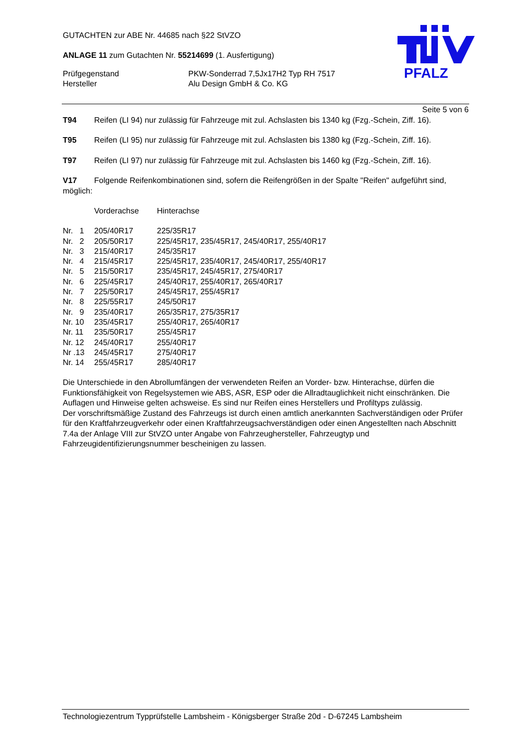GUTACHTEN zur ABE Nr. 44685 nach §22 StVZO
ANLAGE 11 zum Gutachten Nr. 55214699 (1. Ausfertigung)
| Prüfgegenstand | PKW-Sonderrad 7,5Jx17H2 Typ RH 7517 |
| Hersteller | Alu Design GmbH & Co. KG |
PFALZ
Seite 5 von 6
T94 Reifen (LI 94) nur zulässig für Fahrzeuge mit zul. Achslasten bis 1340 kg (Fzg.-Schein, Ziff. 16).
T95 Reifen (LI 95) nur zulässig für Fahrzeuge mit zul. Achslasten bis 1380 kg (Fzg.-Schein, Ziff. 16).
T97 Reifen (LI 97) nur zulässig für Fahrzeuge mit zul. Achslasten bis 1460 kg (Fzg.-Schein, Ziff. 16).
V17 Folgende Reifenkombinationen sind, sofern die Reifengrößen in der Spalte "Reifen" aufgeführt sind, möglich:
| | Vorderachse | Hinterachse |
| Nr. 1 | 205/40R17 | 225/35R17 |
| Nr. 2 | 205/50R17 | 225/45R17, 235/45R17, 245/40R17, 255/40R17 |
| Nr. 3 | 215/40R17 | 245/35R17 |
| Nr. 4 | 215/45R17 | 225/45R17, 235/40R17, 245/40R17, 255/40R17 |
| Nr. 5 | 215/50R17 | 235/45R17, 245/45R17, 275/40R17 |
| Nr. 6 | 225/45R17 | 245/40R17, 255/40R17, 265/40R17 |
| Nr. 7 | 225/50R17 | 245/45R17, 255/45R17 |
| Nr. 8 | 225/55R17 | 245/50R17 |
| Nr. 9 | 235/40R17 | 265/35R17, 275/35R17 |
| Nr. 10 | 235/45R17 | 255/40R17, 265/40R17 |
| Nr. 11 | 235/50R17 | 255/45R17 |
| Nr. 12 | 245/40R17 | 255/40R17 |
| Nr .13 | 245/45R17 | 275/40R17 |
| Nr. 14 | 255/45R17 | 285/40R17 |
Die Unterschiede in den Abrollumfängen der verwendeten Reifen an Vorder- bzw. Hinterachse, dürfen die Funktionsfähigkeit von Regelsystemen wie ABS, ASR, ESP oder die Allradtauglichkeit nicht einschränken. Die Auflagen und Hinweise gelten achsweise. Es sind nur Reifen eines Herstellers und Profiltyps zulässig.
Der vorschriftsmäßige Zustand des Fahrzeugs ist durch einen amtlich anerkannten Sachverständigen oder Prüfer für den Kraftfahrzeugverkehr oder einen Kraftfahrzeugsachverständigen oder einen Angestellten nach Abschnitt 7.4a der Anlage VIII zur StVZO unter Angabe von Fahrzeughersteller, Fahrzeugtyp und Fahrzeugidentifizierungsnummer bescheinigen zu lassen.
Technologiezentrum Typprüfstelle Lambsheim - Königsberger Straße 20d - D-67245 Lambsheim